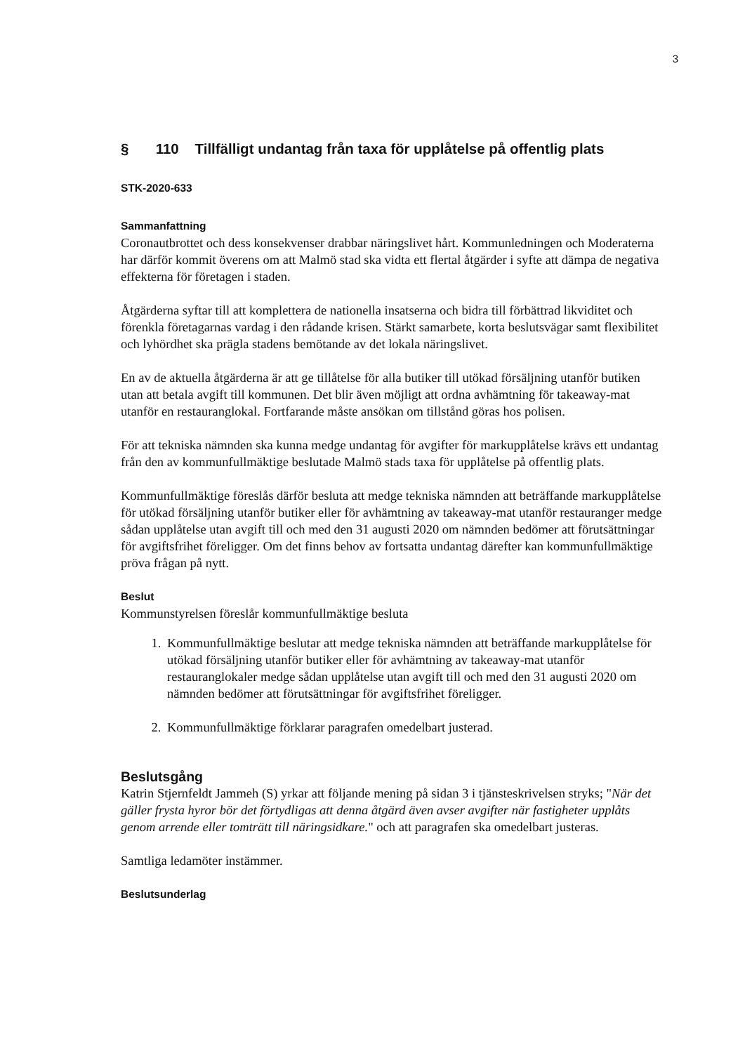3
§ 110 Tillfälligt undantag från taxa för upplåtelse på offentlig plats
STK-2020-633
Sammanfattning
Coronautbrottet och dess konsekvenser drabbar näringslivet hårt. Kommunledningen och Moderaterna har därför kommit överens om att Malmö stad ska vidta ett flertal åtgärder i syfte att dämpa de negativa effekterna för företagen i staden.
Åtgärderna syftar till att komplettera de nationella insatserna och bidra till förbättrad likviditet och förenkla företagarnas vardag i den rådande krisen. Stärkt samarbete, korta beslutsvägar samt flexibilitet och lyhördhet ska prägla stadens bemötande av det lokala näringslivet.
En av de aktuella åtgärderna är att ge tillåtelse för alla butiker till utökad försäljning utanför butiken utan att betala avgift till kommunen. Det blir även möjligt att ordna avhämtning för takeaway-mat utanför en restauranglokal. Fortfarande måste ansökan om tillstånd göras hos polisen.
För att tekniska nämnden ska kunna medge undantag för avgifter för markupplåtelse krävs ett undantag från den av kommunfullmäktige beslutade Malmö stads taxa för upplåtelse på offentlig plats.
Kommunfullmäktige föreslås därför besluta att medge tekniska nämnden att beträffande markupplåtelse för utökad försäljning utanför butiker eller för avhämtning av takeaway-mat utanför restauranger medge sådan upplåtelse utan avgift till och med den 31 augusti 2020 om nämnden bedömer att förutsättningar för avgiftsfrihet föreligger. Om det finns behov av fortsatta undantag därefter kan kommunfullmäktige pröva frågan på nytt.
Beslut
Kommunstyrelsen föreslår kommunfullmäktige besluta
1. Kommunfullmäktige beslutar att medge tekniska nämnden att beträffande markupplåtelse för utökad försäljning utanför butiker eller för avhämtning av takeaway-mat utanför restauranglokaler medge sådan upplåtelse utan avgift till och med den 31 augusti 2020 om nämnden bedömer att förutsättningar för avgiftsfrihet föreligger.
2. Kommunfullmäktige förklarar paragrafen omedelbart justerad.
Beslutsgång
Katrin Stjernfeldt Jammeh (S) yrkar att följande mening på sidan 3 i tjänsteskrivelsen stryks; "När det gäller frysta hyror bör det förtydligas att denna åtgärd även avser avgifter när fastigheter upplåts genom arrende eller tomträtt till näringsidkare." och att paragrafen ska omedelbart justeras.
Samtliga ledamöter instämmer.
Beslutsunderlag